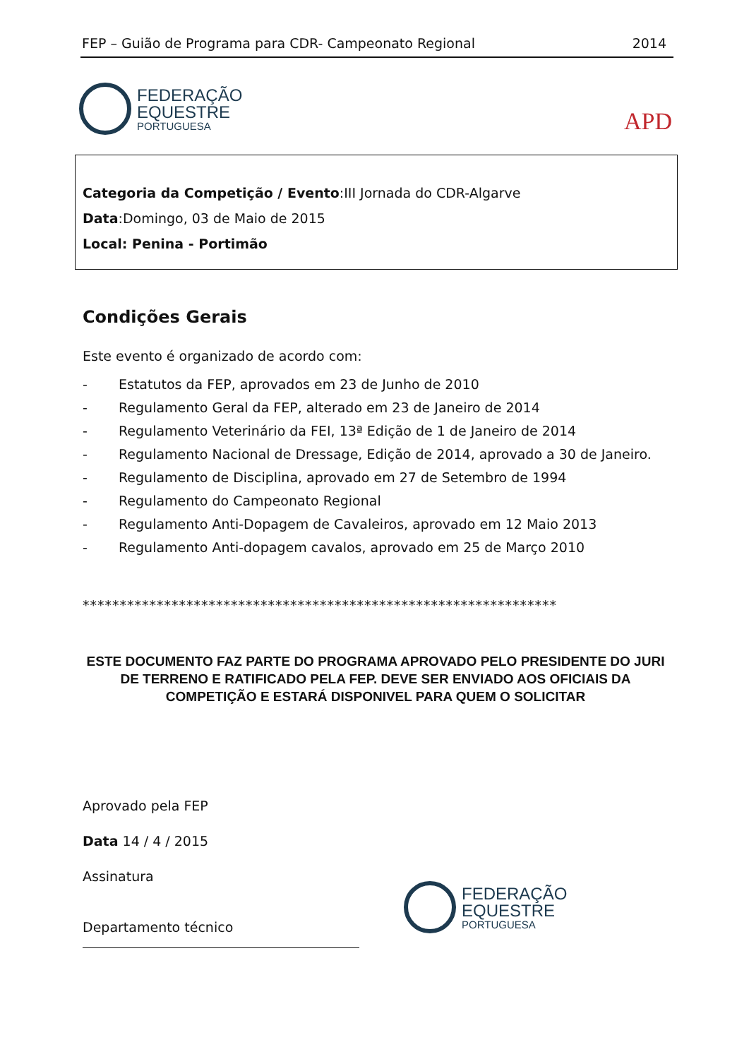FEP – Guião de Programa para CDR- Campeonato Regional 2014
FEDERAÇÃO
EQUESTRE
PORTUGUESA
APD
Categoria da Competição / Evento:III Jornada do CDR-Algarve
Data:Domingo, 03 de Maio de 2015
Local: Penina - Portimão
Condições Gerais
Este evento é organizado de acordo com:
- Estatutos da FEP, aprovados em 23 de Junho de 2010
- Regulamento Geral da FEP, alterado em 23 de Janeiro de 2014
- Regulamento Veterinário da FEI, 13ª Edição de 1 de Janeiro de 2014
- Regulamento Nacional de Dressage, Edição de 2014, aprovado a 30 de Janeiro.
- Regulamento de Disciplina, aprovado em 27 de Setembro de 1994
- Regulamento do Campeonato Regional
- Regulamento Anti-Dopagem de Cavaleiros, aprovado em 12 Maio 2013
- Regulamento Anti-dopagem cavalos, aprovado em 25 de Março 2010
****************************************************************
ESTE DOCUMENTO FAZ PARTE DO PROGRAMA APROVADO PELO PRESIDENTE DO JURI DE TERRENO E RATIFICADO PELA FEP. DEVE SER ENVIADO AOS OFICIAIS DA COMPETIÇÃO E ESTARÁ DISPONIVEL PARA QUEM O SOLICITAR
Aprovado pela FEP
Data 14 / 4 / 2015
Assinatura
Departamento técnico
FEDERAÇÃO
EQUESTRE
PORTUGUESA